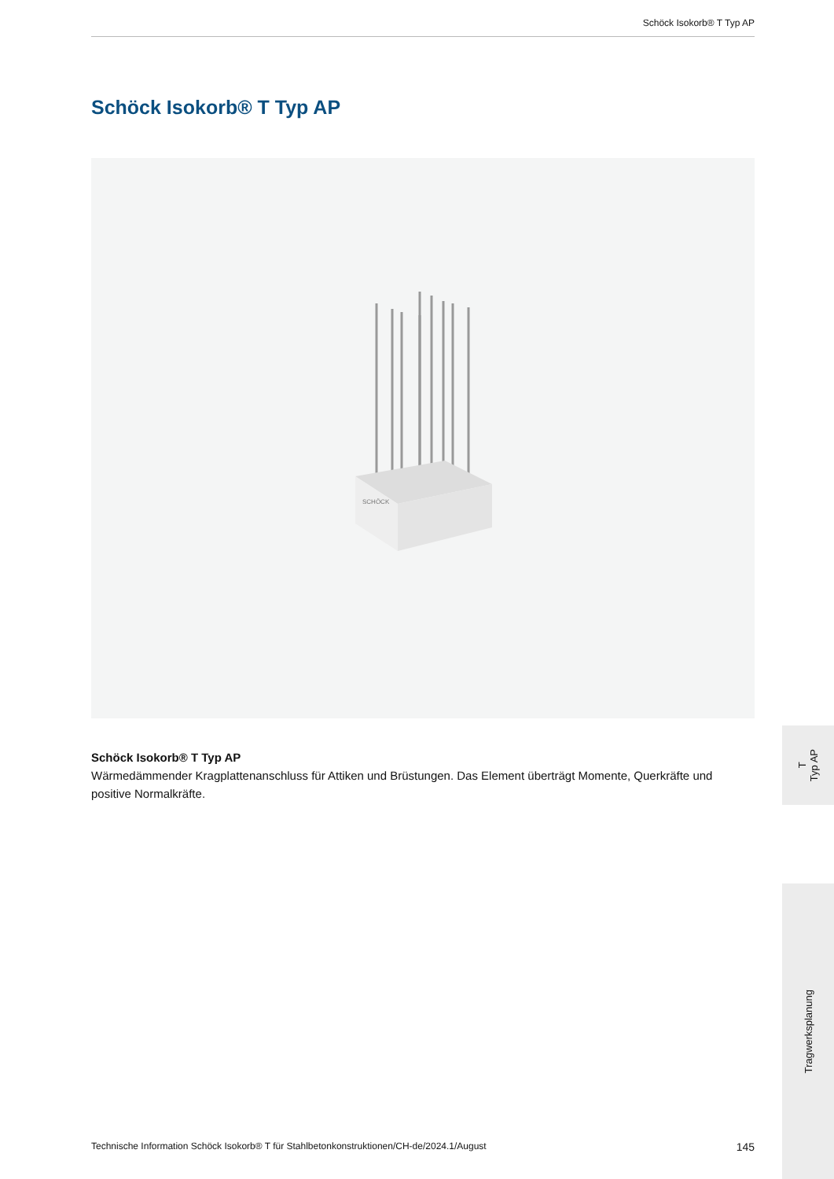Schöck Isokorb® T Typ AP
Schöck Isokorb® T Typ AP
SCHÖCK
Schöck Isokorb® T Typ AP
Wärmedämmender Kragplattenanschluss für Attiken und Brüstungen. Das Element überträgt Momente, Querkräfte und positive Normalkräfte.
T
Typ AP
Tragwerksplanung
Technische Information Schöck Isokorb® T für Stahlbetonkonstruktionen/CH-de/2024.1/August 145